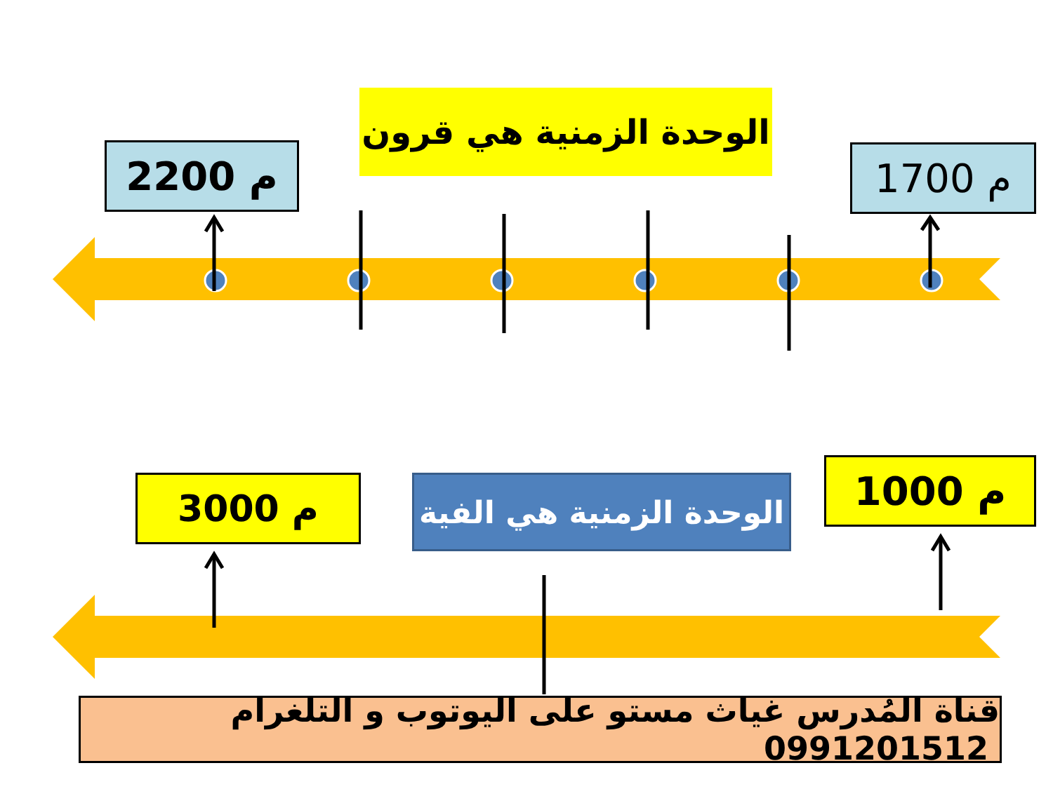الوحدة الزمنية هي قرون
2200 م 1700 م
3000 م
الوحدة الزمنية هي الفية
1000 م
قناة المُدرس غياث مستو على اليوتوب و التلغرام 0991201512